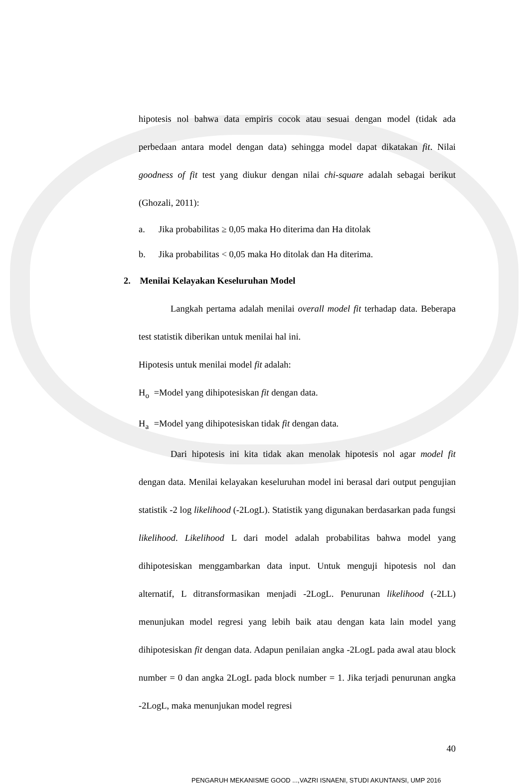hipotesis nol bahwa data empiris cocok atau sesuai dengan model (tidak ada perbedaan antara model dengan data) sehingga model dapat dikatakan fit. Nilai goodness of fit test yang diukur dengan nilai chi-square adalah sebagai berikut (Ghozali, 2011):
a. Jika probabilitas ≥ 0,05 maka Ho diterima dan Ha ditolak
b. Jika probabilitas < 0,05 maka Ho ditolak dan Ha diterima.
2. Menilai Kelayakan Keseluruhan Model
Langkah pertama adalah menilai overall model fit terhadap data. Beberapa test statistik diberikan untuk menilai hal ini.
Hipotesis untuk menilai model fit adalah:
H<sub>o</sub> =Model yang dihipotesiskan fit dengan data.
H<sub>a</sub> =Model yang dihipotesiskan tidak fit dengan data.
Dari hipotesis ini kita tidak akan menolak hipotesis nol agar model fit dengan data. Menilai kelayakan keseluruhan model ini berasal dari output pengujian statistik -2 log likelihood (-2LogL). Statistik yang digunakan berdasarkan pada fungsi likelihood. Likelihood L dari model adalah probabilitas bahwa model yang dihipotesiskan menggambarkan data input. Untuk menguji hipotesis nol dan alternatif, L ditransformasikan menjadi -2LogL. Penurunan likelihood (-2LL) menunjukan model regresi yang lebih baik atau dengan kata lain model yang dihipotesiskan fit dengan data. Adapun penilaian angka -2LogL pada awal atau block number = 0 dan angka 2LogL pada block number = 1. Jika terjadi penurunan angka -2LogL, maka menunjukan model regresi
40
PENGARUH MEKANISME GOOD ...,VAZRI ISNAENI, STUDI AKUNTANSI, UMP 2016